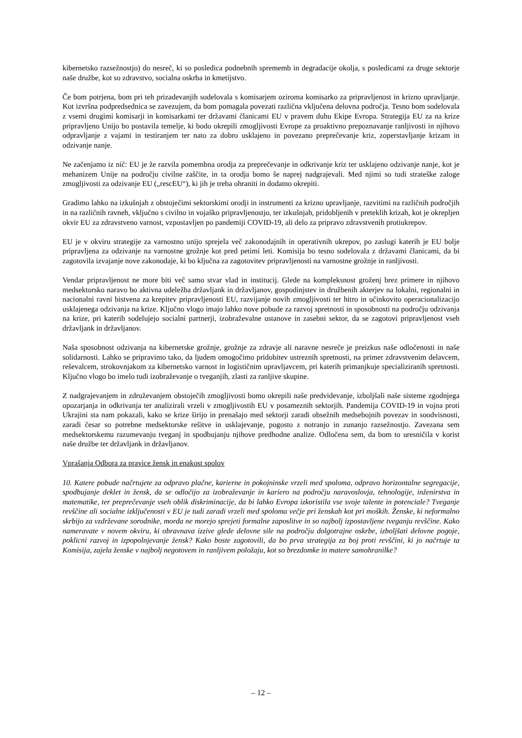kibernetsko razsežnostjo) do nesreč, ki so posledica podnebnih sprememb in degradacije okolja, s posledicami za druge sektorje naše družbe, kot so zdravstvo, socialna oskrba in kmetijstvo.
Če bom potrjena, bom pri teh prizadevanjih sodelovala s komisarjem oziroma komisarko za pripravljenost in krizno upravljanje. Kot izvršna podpredsednica se zavezujem, da bom pomagala povezati različna vključena delovna področja. Tesno bom sodelovala z vsemi drugimi komisarji in komisarkami ter državami članicami EU v pravem duhu Ekipe Evropa. Strategija EU za na krize pripravljeno Unijo bo postavila temelje, ki bodo okrepili zmogljivosti Evrope za proaktivno prepoznavanje ranljivosti in njihovo odpravljanje z vajami in testiranjem ter nato za dobro usklajeno in povezano preprečevanje kriz, zoperstavljanje krizam in odzivanje nanje.
Ne začenjamo iz nič: EU je že razvila pomembna orodja za preprečevanje in odkrivanje kriz ter usklajeno odzivanje nanje, kot je mehanizem Unije na področju civilne zaščite, in ta orodja bomo še naprej nadgrajevali. Med njimi so tudi strateške zaloge zmogljivosti za odzivanje EU („rescEU“), ki jih je treba ohraniti in dodatno okrepiti.
Gradimo lahko na izkušnjah z obstoječimi sektorskimi orodji in instrumenti za krizno upravljanje, razvitimi na različnih področjih in na različnih ravneh, vključno s civilno in vojaško pripravljenostjo, ter izkušnjah, pridobljenih v preteklih krizah, kot je okrepljen okvir EU za zdravstveno varnost, vzpostavljen po pandemiji COVID-19, ali delo za pripravo zdravstvenih protiukrepov.
EU je v okviru strategije za varnostno unijo sprejela več zakonodajnih in operativnih ukrepov, po zaslugi katerih je EU bolje pripravljena za odzivanje na varnostne grožnje kot pred petimi leti. Komisija bo tesno sodelovala z državami članicami, da bi zagotovila izvajanje nove zakonodaje, ki bo ključna za zagotovitev pripravljenosti na varnostne grožnje in ranljivosti.
Vendar pripravljenost ne more biti več samo stvar vlad in institucij. Glede na kompleksnost groženj brez primere in njihovo medsektorsko naravo bo aktivna udeležba državljank in državljanov, gospodinjstev in družbenih akterjev na lokalni, regionalni in nacionalni ravni bistvena za krepitev pripravljenosti EU, razvijanje novih zmogljivosti ter hitro in učinkovito operacionalizacijo usklajenega odzivanja na krize. Ključno vlogo imajo lahko nove pobude za razvoj spretnosti in sposobnosti na področju odzivanja na krize, pri katerih sodelujejo socialni partnerji, izobraževalne ustanove in zasebni sektor, da se zagotovi pripravljenost vseh državljank in državljanov.
Naša sposobnost odzivanja na kibernetske grožnje, grožnje za zdravje ali naravne nesreče je preizkus naše odločenosti in naše solidarnosti. Lahko se pripravimo tako, da ljudem omogočimo pridobitev ustreznih spretnosti, na primer zdravstvenim delavcem, reševalcem, strokovnjakom za kibernetsko varnost in logističnim upravljavcem, pri katerih primanjkuje specializiranih spretnosti. Ključno vlogo bo imelo tudi izobraževanje o tveganjih, zlasti za ranljive skupine.
Z nadgrajevanjem in združevanjem obstoječih zmogljivosti bomo okrepili naše predvidevanje, izboljšali naše sisteme zgodnjega opozarjanja in odkrivanja ter analizirali vrzeli v zmogljivostih EU v posameznih sektorjih. Pandemija COVID-19 in vojna proti Ukrajini sta nam pokazali, kako se krize širijo in prenašajo med sektorji zaradi obsežnih medsebojnih povezav in soodvisnosti, zaradi česar so potrebne medsektorske rešitve in usklajevanje, pogosto z notranjo in zunanjo razsežnostjo. Zavezana sem medsektorskemu razumevanju tveganj in spodbujanju njihove predhodne analize. Odločena sem, da bom to uresničila v korist naše družbe ter državljank in državljanov.
Vprašanja Odbora za pravice žensk in enakost spolov
10. Katere pobude načrtujete za odpravo plačne, karierne in pokojninske vrzeli med spoloma, odpravo horizontalne segregacije, spodbujanje deklet in žensk, da se odločijo za izobraževanje in kariero na področju naravoslovja, tehnologije, inženirstva in matematike, ter preprečevanje vseh oblik diskriminacije, da bi lahko Evropa izkoristila vse svoje talente in potenciale? Tveganje revščine ali socialne izključenosti v EU je tudi zaradi vrzeli med spoloma večje pri ženskah kot pri moških. Ženske, ki neformalno skrbijo za vzdrževane sorodnike, morda ne morejo sprejeti formalne zaposlitve in so najbolj izpostavljene tveganju revščine. Kako nameravate v novem okviru, ki obravnava izzive glede delovne sile na področju dolgotrajne oskrbe, izboljšati delovne pogoje, poklicni razvoj in izpopolnjevanje žensk? Kako boste zagotovili, da bo prva strategija za boj proti revščini, ki jo načrtuje ta Komisija, zajela ženske v najbolj negotovem in ranljivem položaju, kot so brezdomke in matere samohranilke?
– 12 –